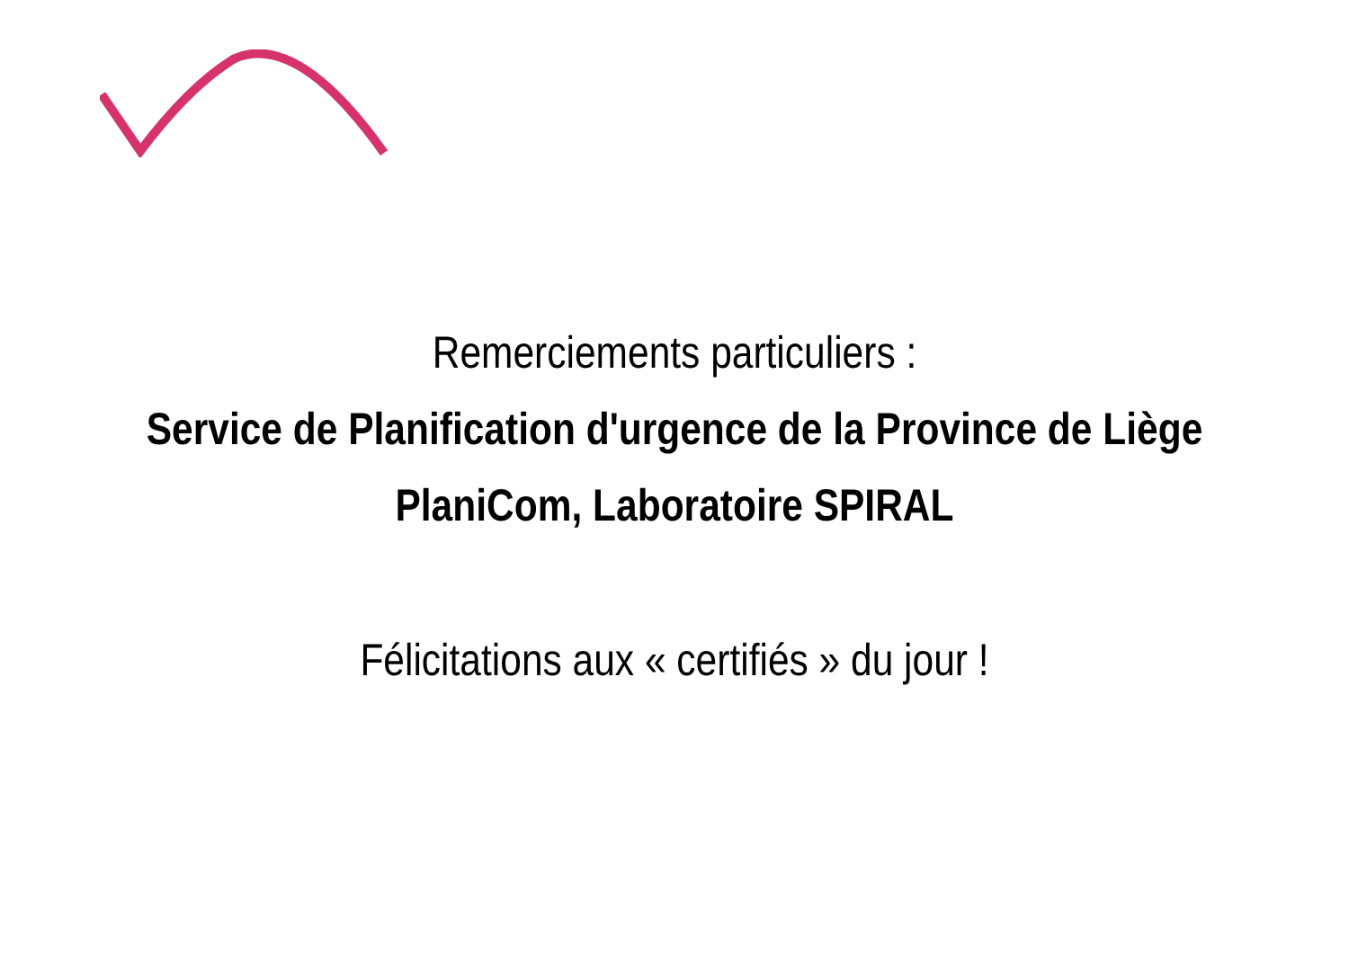Remerciements particuliers :
Service de Planification d'urgence de la Province de Liège
PlaniCom, Laboratoire SPIRAL
Félicitations aux « certifiés » du jour !